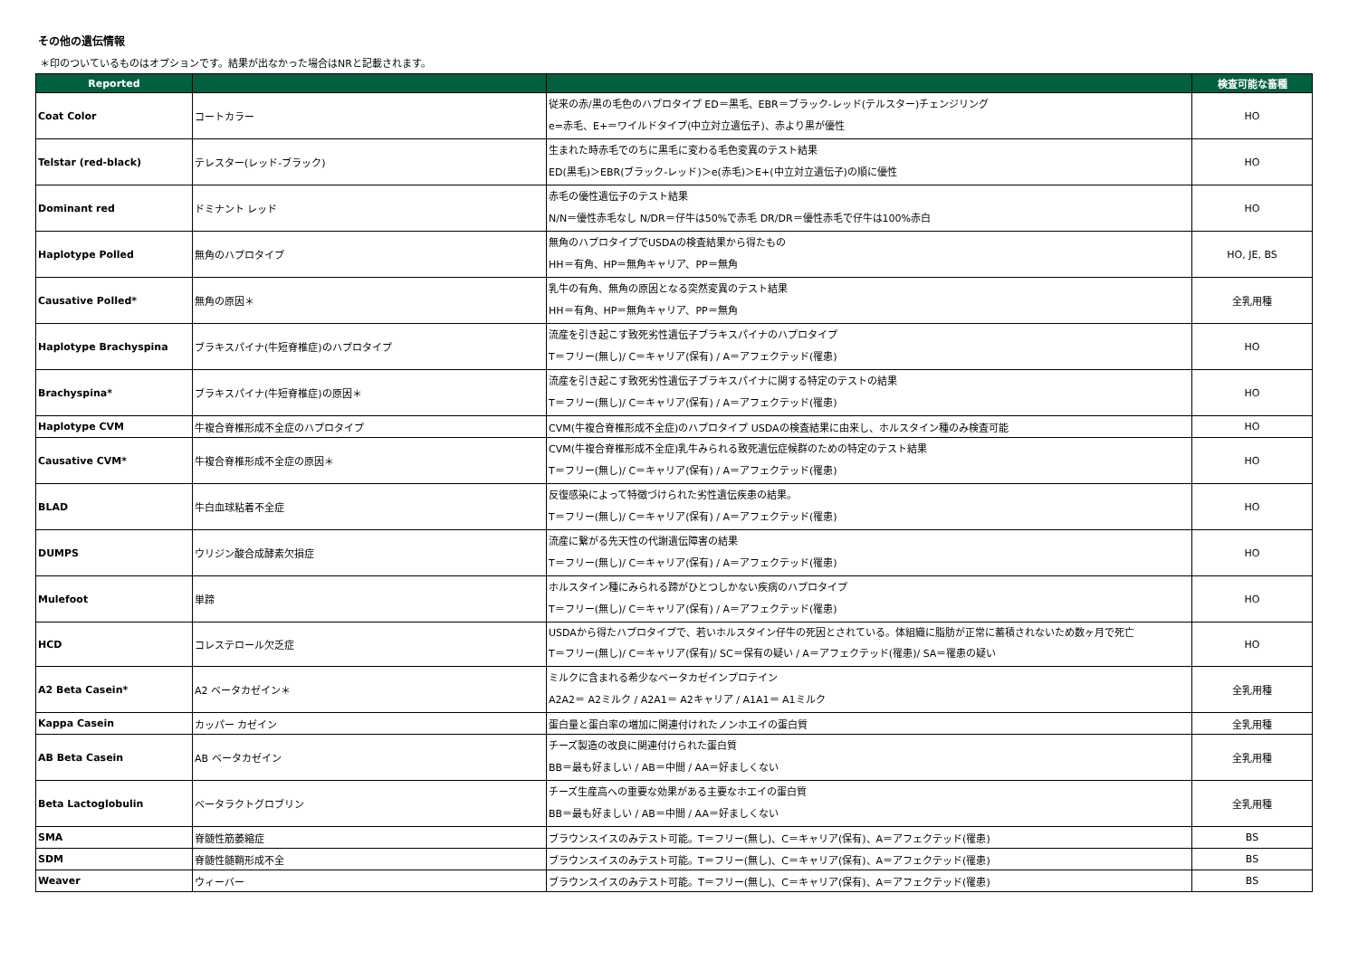その他の遺伝情報
＊印のついているものはオプションです。結果が出なかった場合はNRと記載されます。
| Reported | | | 検査可能な畜種 |
| --- | --- | --- | --- |
| Coat Color | コートカラー | 従来の赤/黒の毛色のハプロタイプ ED＝黒毛、EBR＝ブラック-レッド(テルスター)チェンジリング e=赤毛、E+＝ワイルドタイプ(中立対立遺伝子)、赤より黒が優性 | HO |
| Telstar (red-black) | テレスター(レッド-ブラック) | 生まれた時赤毛でのちに黒毛に変わる毛色変異のテスト結果 ED(黒毛)＞EBR(ブラック-レッド)＞e(赤毛)＞E+(中立対立遺伝子)の順に優性 | HO |
| Dominant red | ドミナント レッド | 赤毛の優性遺伝子のテスト結果 N/N＝優性赤毛なし N/DR＝仔牛は50%で赤毛 DR/DR＝優性赤毛で仔牛は100%赤白 | HO |
| Haplotype Polled | 無角のハプロタイプ | 無角のハプロタイプでUSDAの検査結果から得たもの HH＝有角、HP＝無角キャリア、PP＝無角 | HO, JE, BS |
| Causative Polled* | 無角の原因＊ | 乳牛の有角、無角の原因となる突然変異のテスト結果 HH＝有角、HP＝無角キャリア、PP＝無角 | 全乳用種 |
| Haplotype Brachyspina | ブラキスパイナ(牛短脊椎症)のハプロタイプ | 流産を引き起こす致死劣性遺伝子ブラキスパイナのハプロタイプ T＝フリー(無し)/ C＝キャリア(保有) / A＝アフェクテッド(罹患) | HO |
| Brachyspina* | ブラキスパイナ(牛短脊椎症)の原因＊ | 流産を引き起こす致死劣性遺伝子ブラキスパイナに関する特定のテストの結果 T＝フリー(無し)/ C＝キャリア(保有) / A＝アフェクテッド(罹患) | HO |
| Haplotype CVM | 牛複合脊椎形成不全症のハプロタイプ | CVM(牛複合脊椎形成不全症)のハプロタイプ USDAの検査結果に由来し、ホルスタイン種のみ検査可能 | HO |
| Causative CVM* | 牛複合脊椎形成不全症の原因＊ | CVM(牛複合脊椎形成不全症)乳牛みられる致死遺伝症候群のための特定のテスト結果 T＝フリー(無し)/ C＝キャリア(保有) / A＝アフェクテッド(罹患) | HO |
| BLAD | 牛白血球粘着不全症 | 反復感染によって特徴づけられた劣性遺伝疾患の結果。 T＝フリー(無し)/ C＝キャリア(保有) / A＝アフェクテッド(罹患) | HO |
| DUMPS | ウリジン酸合成酵素欠損症 | 流産に繋がる先天性の代謝遺伝障害の結果 T＝フリー(無し)/ C＝キャリア(保有) / A＝アフェクテッド(罹患) | HO |
| Mulefoot | 単蹄 | ホルスタイン種にみられる蹄がひとつしかない疾病のハプロタイプ T＝フリー(無し)/ C＝キャリア(保有) / A＝アフェクテッド(罹患) | HO |
| HCD | コレステロール欠乏症 | USDAから得たハプロタイプで、若いホルスタイン仔牛の死因とされている。体組織に脂肪が正常に蓄積されないため数ヶ月で死亡 T＝フリー(無し)/ C＝キャリア(保有)/ SC＝保有の疑い / A＝アフェクテッド(罹患)/ SA＝罹患の疑い | HO |
| A2 Beta Casein* | A2 ベータカゼイン＊ | ミルクに含まれる希少なベータカゼインプロテイン A2A2＝ A2ミルク / A2A1＝ A2キャリア / A1A1＝ A1ミルク | 全乳用種 |
| Kappa Casein | カッパー カゼイン | 蛋白量と蛋白率の増加に関連付けれたノンホエイの蛋白質 | 全乳用種 |
| AB Beta Casein | AB ベータカゼイン | チーズ製造の改良に関連付けられた蛋白質 BB＝最も好ましい / AB＝中間 / AA＝好ましくない | 全乳用種 |
| Beta Lactoglobulin | ベータラクトグロブリン | チーズ生産高への重要な効果がある主要なホエイの蛋白質 BB＝最も好ましい / AB＝中間 / AA＝好ましくない | 全乳用種 |
| SMA | 脊髄性筋萎縮症 | ブラウンスイスのみテスト可能。T＝フリー(無し)、C＝キャリア(保有)、A＝アフェクテッド(罹患) | BS |
| SDM | 脊髄性髄鞘形成不全 | ブラウンスイスのみテスト可能。T＝フリー(無し)、C＝キャリア(保有)、A＝アフェクテッド(罹患) | BS |
| Weaver | ウィーバー | ブラウンスイスのみテスト可能。T＝フリー(無し)、C＝キャリア(保有)、A＝アフェクテッド(罹患) | BS |